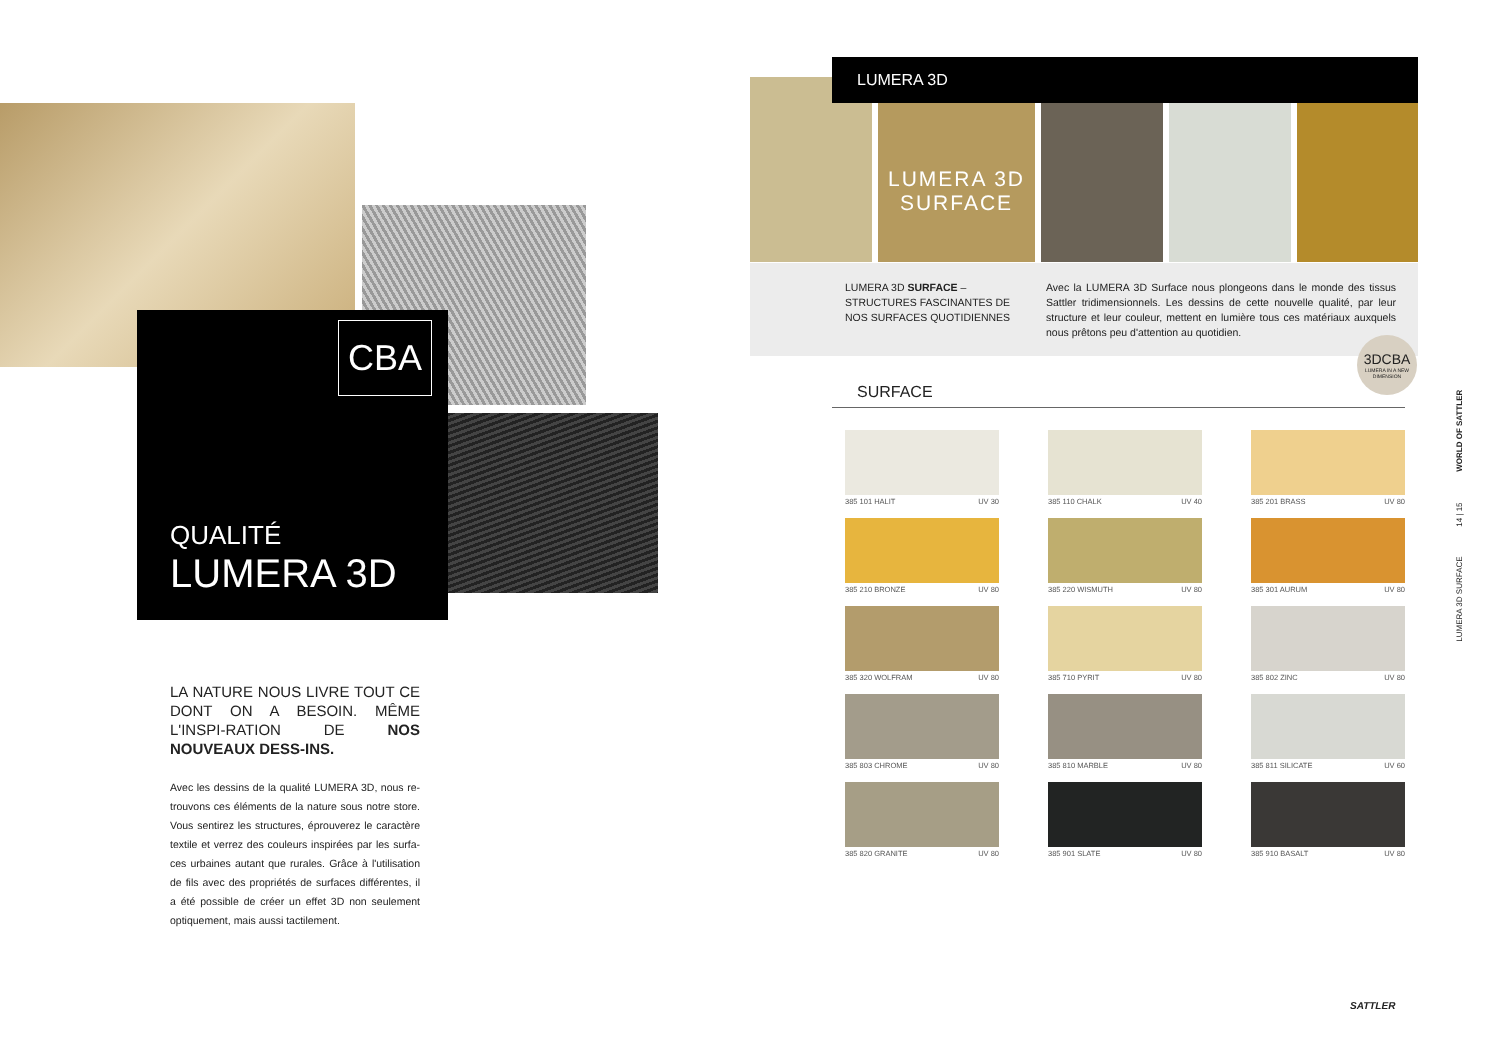CBA
QUALITÉ
LUMERA 3D
LA NATURE NOUS LIVRE TOUT CE DONT ON A BESOIN. MÊME L'INSPI-RATION DE NOS NOUVEAUX DESS-INS.
Avec les dessins de la qualité LUMERA 3D, nous re-trouvons ces éléments de la nature sous notre store. Vous sentirez les structures, éprouverez le caractère textile et verrez des couleurs inspirées par les surfa-ces urbaines autant que rurales. Grâce à l'utilisation de fils avec des propriétés de surfaces différentes, il a été possible de créer un effet 3D non seulement optiquement, mais aussi tactilement.
LUMERA 3D
SURFACE
LUMERA 3D
LUMERA 3D SURFACE – STRUCTURES FASCINANTES DE NOS SURFACES QUOTIDIENNES
Avec la LUMERA 3D Surface nous plongeons dans le monde des tissus Sattler tridimensionnels. Les dessins de cette nouvelle qualité, par leur structure et leur couleur, mettent en lumière tous ces matériaux auxquels nous prêtons peu d'attention au quotidien.
3DCBA
LUMERA IN A NEW DIMENSION
SURFACE
385 101 HALIT UV 30
385 110 CHALK UV 40
385 201 BRASS UV 80
385 210 BRONZE UV 80
385 220 WISMUTH UV 80
385 301 AURUM UV 80
385 320 WOLFRAM UV 80
385 710 PYRIT UV 80
385 802 ZINC UV 80
385 803 CHROME UV 80
385 810 MARBLE UV 80
385 811 SILICATE UV 60
385 820 GRANITE UV 80
385 901 SLATE UV 80
385 910 BASALT UV 80
LUMERA 3D SURFACE 14 | 15 WORLD OF SATTLER
SATTLER